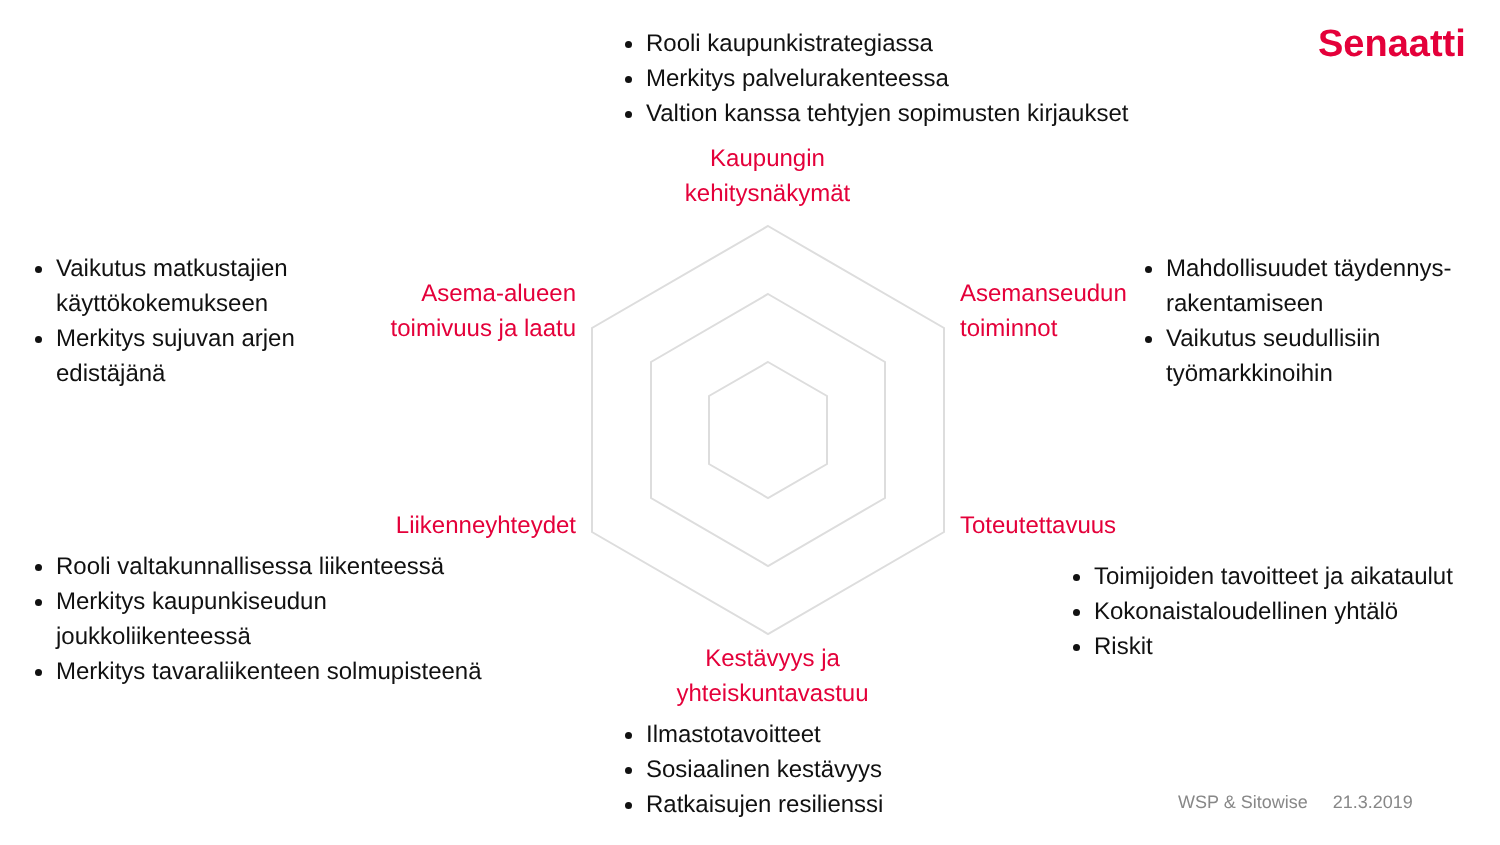Senaatti
Rooli kaupunkistrategiassa
Merkitys palvelurakenteessa
Valtion kanssa tehtyjen sopimusten kirjaukset
Kaupungin kehitysnäkymät
Vaikutus matkustajien käyttökokemukseen
Merkitys sujuvan arjen edistäjänä
Asema-alueen toimivuus ja laatu
Asemanseudun
toiminnot
Mahdollisuudet täydennys-rakentamiseen
Vaikutus seudullisiin työmarkkinoihin
Liikenneyhteydet
Toteutettavuus
Rooli valtakunnallisessa liikenteessä
Merkitys kaupunkiseudun joukkoliikenteessä
Merkitys tavaraliikenteen solmupisteenä
Toimijoiden tavoitteet ja aikataulut
Kokonaistaloudellinen yhtälö
Riskit
Kestävyys ja yhteiskuntavastuu
Ilmastotavoitteet
Sosiaalinen kestävyys
Ratkaisujen resilienssi
WSP & Sitowise 21.3.2019